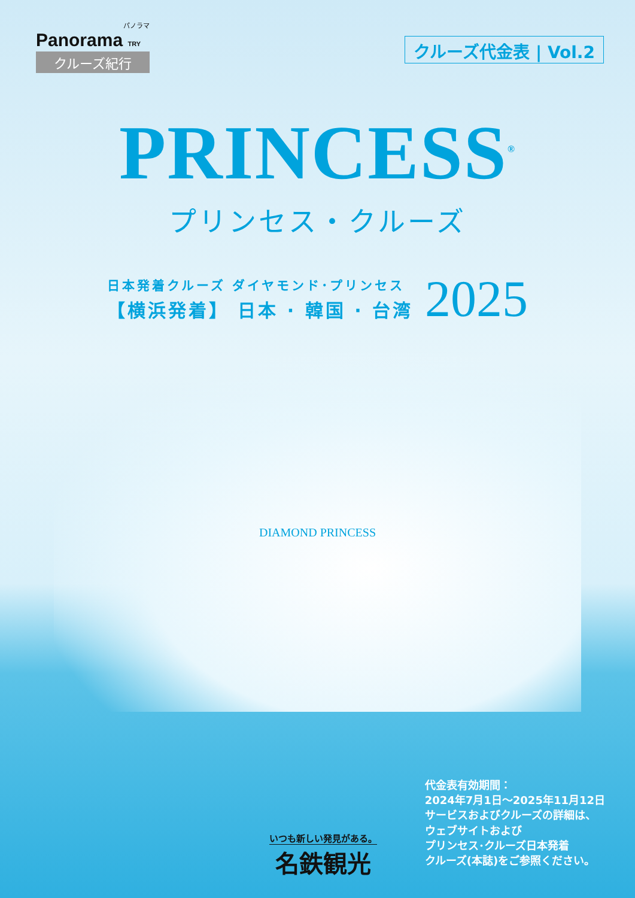パノラマ
Panorama TRY
クルーズ紀行
クルーズ代金表 | Vol.2
PRINCESS<sup>®</sup>
プリンセス・クルーズ
日本発着クルーズ ダイヤモンド･プリンセス
【横浜発着】 日本 · 韓国 · 台湾
2025
DIAMOND PRINCESS
いつも新しい発見がある。
名鉄観光
代金表有効期間：
2024年7月1日～2025年11月12日
サービスおよびクルーズの詳細は、
ウェブサイトおよび
プリンセス･クルーズ日本発着
クルーズ(本誌)をご参照ください。